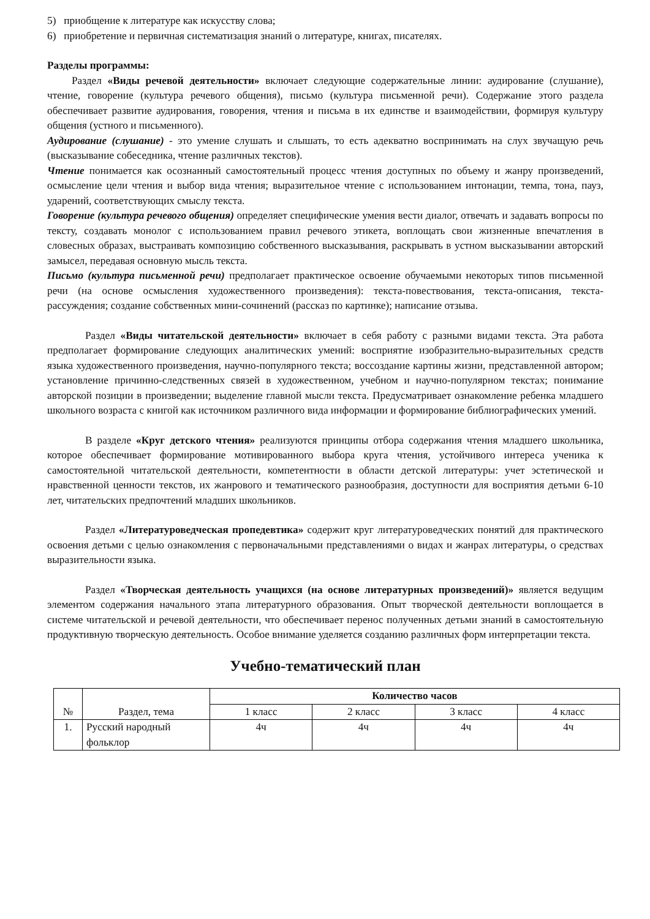5) приобщение к литературе как искусству слова;
6) приобретение и первичная систематизация знаний о литературе, книгах, писателях.
Разделы программы:
Раздел «Виды речевой деятельности» включает следующие содержательные линии: аудирование (слушание), чтение, говорение (культура речевого общения), письмо (культура письменной речи). Содержание этого раздела обеспечивает развитие аудирования, говорения, чтения и письма в их единстве и взаимодействии, формируя культуру общения (устного и письменного).
Аудирование (слушание) - это умение слушать и слышать, то есть адекватно воспринимать на слух звучащую речь (высказывание собеседника, чтение различных текстов).
Чтение понимается как осознанный самостоятельный процесс чтения доступных по объему и жанру произведений, осмысление цели чтения и выбор вида чтения; выразительное чтение с использованием интонации, темпа, тона, пауз, ударений, соответствующих смыслу текста.
Говорение (культура речевого общения) определяет специфические умения вести диалог, отвечать и задавать вопросы по тексту, создавать монолог с использованием правил речевого этикета, воплощать свои жизненные впечатления в словесных образах, выстраивать композицию собственного высказывания, раскрывать в устном высказывании авторский замысел, передавая основную мысль текста.
Письмо (культура письменной речи) предполагает практическое освоение обучаемыми некоторых типов письменной речи (на основе осмысления художественного произведения): текста-повествования, текста-описания, текста-рассуждения; создание собственных мини-сочинений (рассказ по картинке); написание отзыва.
Раздел «Виды читательской деятельности» включает в себя работу с разными видами текста. Эта работа предполагает формирование следующих аналитических умений: восприятие изобразительно-выразительных средств языка художественного произведения, научно-популярного текста; воссоздание картины жизни, представленной автором; установление причинно-следственных связей в художественном, учебном и научно-популярном текстах; понимание авторской позиции в произведении; выделение главной мысли текста. Предусматривает ознакомление ребенка младшего школьного возраста с книгой как источником различного вида информации и формирование библиографических умений.
В разделе «Круг детского чтения» реализуются принципы отбора содержания чтения младшего школьника, которое обеспечивает формирование мотивированного выбора круга чтения, устойчивого интереса ученика к самостоятельной читательской деятельности, компетентности в области детской литературы: учет эстетической и нравственной ценности текстов, их жанрового и тематического разнообразия, доступности для восприятия детьми 6-10 лет, читательских предпочтений младших школьников.
Раздел «Литературоведческая пропедевтика» содержит круг литературоведческих понятий для практического освоения детьми с целью ознакомления с первоначальными представлениями о видах и жанрах литературы, о средствах выразительности языка.
Раздел «Творческая деятельность учащихся (на основе литературных произведений)» является ведущим элементом содержания начального этапа литературного образования. Опыт творческой деятельности воплощается в системе читательской и речевой деятельности, что обеспечивает перенос полученных детьми знаний в самостоятельную продуктивную творческую деятельность. Особое внимание уделяется созданию различных форм интерпретации текста.
Учебно-тематический план
| № | Раздел, тема | Количество часов | | | |
| --- | --- | --- | --- | --- | --- |
| | | 1 класс | 2 класс | 3 класс | 4 класс |
| 1. | Русский народный фольклор | 4ч | 4ч | 4ч | 4ч |